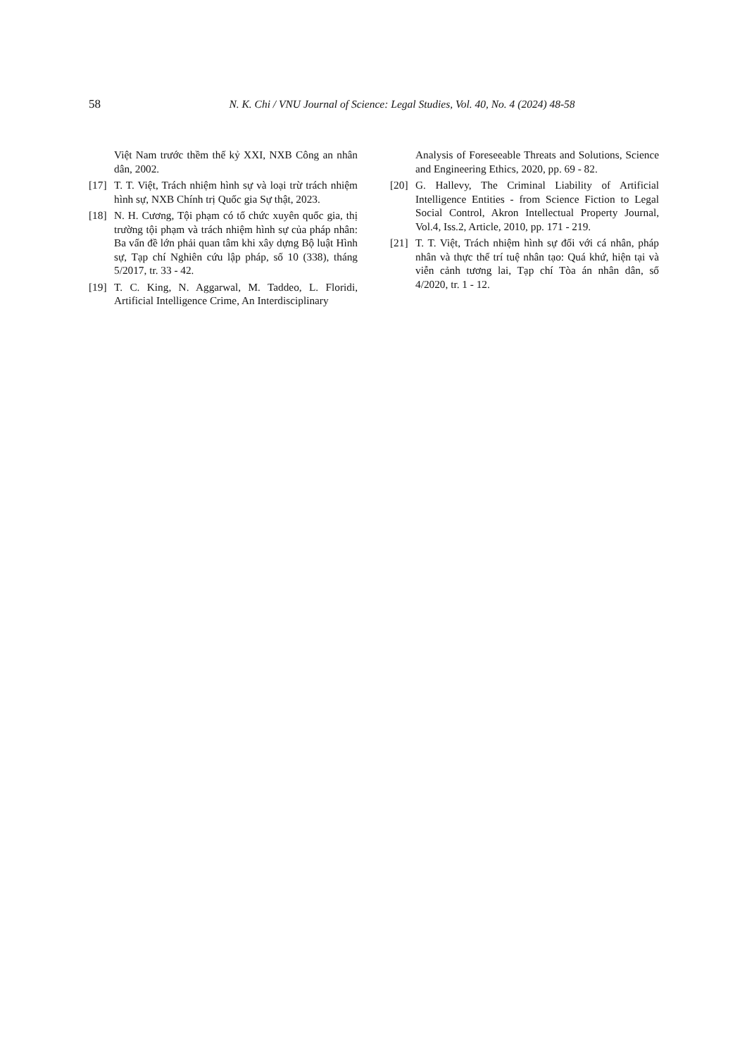58 N. K. Chi / VNU Journal of Science: Legal Studies, Vol. 40, No. 4 (2024) 48-58
Việt Nam trước thềm thế kỷ XXI, NXB Công an nhân dân, 2002.
[17] T. T. Việt, Trách nhiệm hình sự và loại trừ trách nhiệm hình sự, NXB Chính trị Quốc gia Sự thật, 2023.
[18] N. H. Cương, Tội phạm có tổ chức xuyên quốc gia, thị trường tội phạm và trách nhiệm hình sự của pháp nhân: Ba vấn đề lớn phải quan tâm khi xây dựng Bộ luật Hình sự, Tạp chí Nghiên cứu lập pháp, số 10 (338), tháng 5/2017, tr. 33 - 42.
[19] T. C. King, N. Aggarwal, M. Taddeo, L. Floridi, Artificial Intelligence Crime, An Interdisciplinary
Analysis of Foreseeable Threats and Solutions, Science and Engineering Ethics, 2020, pp. 69 - 82.
[20] G. Hallevy, The Criminal Liability of Artificial Intelligence Entities - from Science Fiction to Legal Social Control, Akron Intellectual Property Journal, Vol.4, Iss.2, Article, 2010, pp. 171 - 219.
[21] T. T. Việt, Trách nhiệm hình sự đối với cá nhân, pháp nhân và thực thể trí tuệ nhân tạo: Quá khứ, hiện tại và viễn cảnh tương lai, Tạp chí Tòa án nhân dân, số 4/2020, tr. 1 - 12.